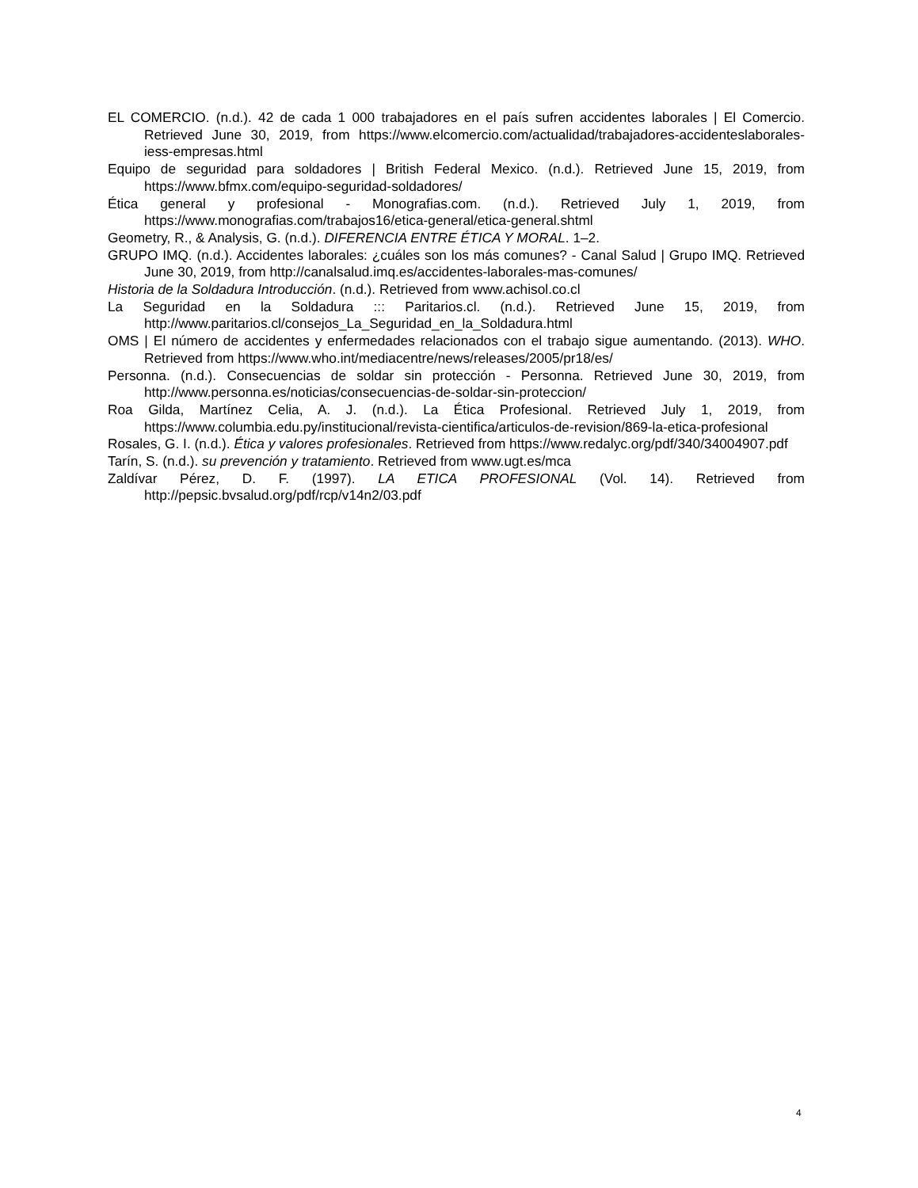EL COMERCIO. (n.d.). 42 de cada 1 000 trabajadores en el país sufren accidentes laborales | El Comercio. Retrieved June 30, 2019, from https://www.elcomercio.com/actualidad/trabajadores-accidenteslaborales-iess-empresas.html
Equipo de seguridad para soldadores | British Federal Mexico. (n.d.). Retrieved June 15, 2019, from https://www.bfmx.com/equipo-seguridad-soldadores/
Ética general y profesional - Monografias.com. (n.d.). Retrieved July 1, 2019, from https://www.monografias.com/trabajos16/etica-general/etica-general.shtml
Geometry, R., & Analysis, G. (n.d.). DIFERENCIA ENTRE ÉTICA Y MORAL. 1–2.
GRUPO IMQ. (n.d.). Accidentes laborales: ¿cuáles son los más comunes? - Canal Salud | Grupo IMQ. Retrieved June 30, 2019, from http://canalsalud.imq.es/accidentes-laborales-mas-comunes/
Historia de la Soldadura Introducción. (n.d.). Retrieved from www.achisol.co.cl
La Seguridad en la Soldadura ::: Paritarios.cl. (n.d.). Retrieved June 15, 2019, from http://www.paritarios.cl/consejos_La_Seguridad_en_la_Soldadura.html
OMS | El número de accidentes y enfermedades relacionados con el trabajo sigue aumentando. (2013). WHO. Retrieved from https://www.who.int/mediacentre/news/releases/2005/pr18/es/
Personna. (n.d.). Consecuencias de soldar sin protección - Personna. Retrieved June 30, 2019, from http://www.personna.es/noticias/consecuencias-de-soldar-sin-proteccion/
Roa Gilda, Martínez Celia, A. J. (n.d.). La Ética Profesional. Retrieved July 1, 2019, from https://www.columbia.edu.py/institucional/revista-cientifica/articulos-de-revision/869-la-etica-profesional
Rosales, G. I. (n.d.). Ética y valores profesionales. Retrieved from https://www.redalyc.org/pdf/340/34004907.pdf
Tarín, S. (n.d.). su prevención y tratamiento. Retrieved from www.ugt.es/mca
Zaldívar Pérez, D. F. (1997). LA ETICA PROFESIONAL (Vol. 14). Retrieved from http://pepsic.bvsalud.org/pdf/rcp/v14n2/03.pdf
4